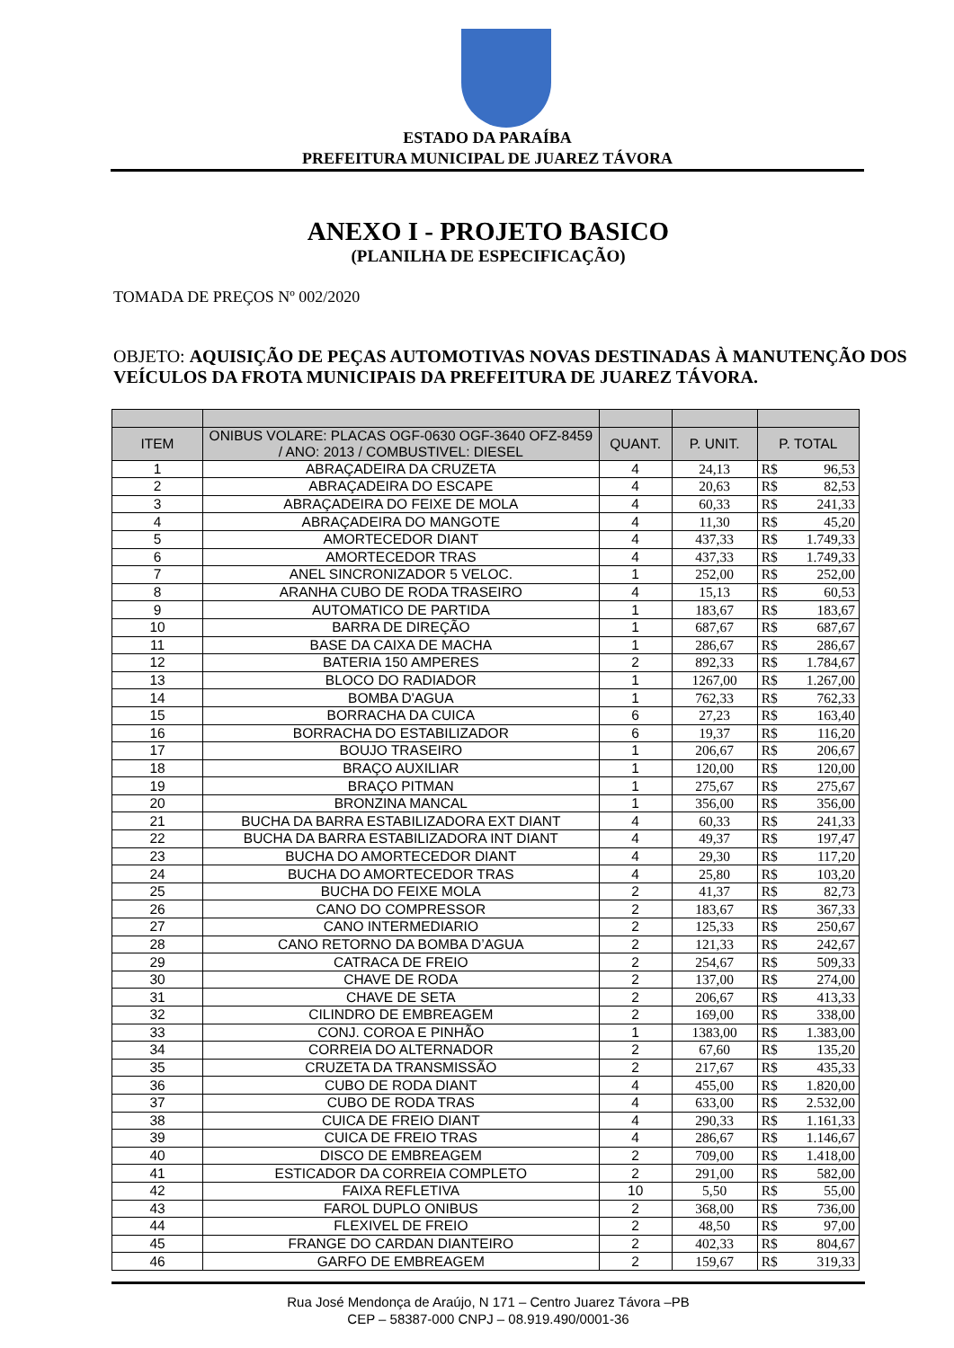ESTADO DA PARAÍBA
PREFEITURA MUNICIPAL DE JUAREZ TÁVORA
ANEXO I - PROJETO BASICO
(PLANILHA DE ESPECIFICAÇÃO)
TOMADA DE PREÇOS Nº 002/2020
OBJETO: AQUISIÇÃO DE PEÇAS AUTOMOTIVAS NOVAS DESTINADAS À MANUTENÇÃO DOS VEÍCULOS DA FROTA MUNICIPAIS DA PREFEITURA DE JUAREZ TÁVORA.
| ITEM | ONIBUS VOLARE: PLACAS OGF-0630 OGF-3640 OFZ-8459 / ANO: 2013 / COMBUSTIVEL: DIESEL | QUANT. | P. UNIT. | P. TOTAL | |
| --- | --- | --- | --- | --- | --- |
| 1 | ABRAÇADEIRA DA CRUZETA | 4 | 24,13 | R$ | 96,53 |
| 2 | ABRAÇADEIRA DO ESCAPE | 4 | 20,63 | R$ | 82,53 |
| 3 | ABRAÇADEIRA DO FEIXE DE MOLA | 4 | 60,33 | R$ | 241,33 |
| 4 | ABRAÇADEIRA DO MANGOTE | 4 | 11,30 | R$ | 45,20 |
| 5 | AMORTECEDOR DIANT | 4 | 437,33 | R$ | 1.749,33 |
| 6 | AMORTECEDOR TRAS | 4 | 437,33 | R$ | 1.749,33 |
| 7 | ANEL SINCRONIZADOR 5 VELOC. | 1 | 252,00 | R$ | 252,00 |
| 8 | ARANHA CUBO DE RODA TRASEIRO | 4 | 15,13 | R$ | 60,53 |
| 9 | AUTOMATICO DE PARTIDA | 1 | 183,67 | R$ | 183,67 |
| 10 | BARRA DE DIREÇÃO | 1 | 687,67 | R$ | 687,67 |
| 11 | BASE DA CAIXA DE MACHA | 1 | 286,67 | R$ | 286,67 |
| 12 | BATERIA 150 AMPERES | 2 | 892,33 | R$ | 1.784,67 |
| 13 | BLOCO DO RADIADOR | 1 | 1267,00 | R$ | 1.267,00 |
| 14 | BOMBA D'AGUA | 1 | 762,33 | R$ | 762,33 |
| 15 | BORRACHA DA CUICA | 6 | 27,23 | R$ | 163,40 |
| 16 | BORRACHA DO ESTABILIZADOR | 6 | 19,37 | R$ | 116,20 |
| 17 | BOUJO TRASEIRO | 1 | 206,67 | R$ | 206,67 |
| 18 | BRAÇO AUXILIAR | 1 | 120,00 | R$ | 120,00 |
| 19 | BRAÇO PITMAN | 1 | 275,67 | R$ | 275,67 |
| 20 | BRONZINA MANCAL | 1 | 356,00 | R$ | 356,00 |
| 21 | BUCHA DA BARRA ESTABILIZADORA EXT DIANT | 4 | 60,33 | R$ | 241,33 |
| 22 | BUCHA DA BARRA ESTABILIZADORA INT DIANT | 4 | 49,37 | R$ | 197,47 |
| 23 | BUCHA DO AMORTECEDOR DIANT | 4 | 29,30 | R$ | 117,20 |
| 24 | BUCHA DO AMORTECEDOR TRAS | 4 | 25,80 | R$ | 103,20 |
| 25 | BUCHA DO FEIXE MOLA | 2 | 41,37 | R$ | 82,73 |
| 26 | CANO DO COMPRESSOR | 2 | 183,67 | R$ | 367,33 |
| 27 | CANO INTERMEDIARIO | 2 | 125,33 | R$ | 250,67 |
| 28 | CANO RETORNO DA BOMBA D’AGUA | 2 | 121,33 | R$ | 242,67 |
| 29 | CATRACA DE FREIO | 2 | 254,67 | R$ | 509,33 |
| 30 | CHAVE DE RODA | 2 | 137,00 | R$ | 274,00 |
| 31 | CHAVE DE SETA | 2 | 206,67 | R$ | 413,33 |
| 32 | CILINDRO DE EMBREAGEM | 2 | 169,00 | R$ | 338,00 |
| 33 | CONJ. COROA E PINHÃO | 1 | 1383,00 | R$ | 1.383,00 |
| 34 | CORREIA DO ALTERNADOR | 2 | 67,60 | R$ | 135,20 |
| 35 | CRUZETA DA TRANSMISSÃO | 2 | 217,67 | R$ | 435,33 |
| 36 | CUBO DE RODA DIANT | 4 | 455,00 | R$ | 1.820,00 |
| 37 | CUBO DE RODA TRAS | 4 | 633,00 | R$ | 2.532,00 |
| 38 | CUICA DE FREIO DIANT | 4 | 290,33 | R$ | 1.161,33 |
| 39 | CUICA DE FREIO TRAS | 4 | 286,67 | R$ | 1.146,67 |
| 40 | DISCO DE EMBREAGEM | 2 | 709,00 | R$ | 1.418,00 |
| 41 | ESTICADOR DA CORREIA COMPLETO | 2 | 291,00 | R$ | 582,00 |
| 42 | FAIXA REFLETIVA | 10 | 5,50 | R$ | 55,00 |
| 43 | FAROL DUPLO ONIBUS | 2 | 368,00 | R$ | 736,00 |
| 44 | FLEXIVEL DE FREIO | 2 | 48,50 | R$ | 97,00 |
| 45 | FRANGE DO CARDAN DIANTEIRO | 2 | 402,33 | R$ | 804,67 |
| 46 | GARFO DE EMBREAGEM | 2 | 159,67 | R$ | 319,33 |
Rua José Mendonça de Araújo, N 171 – Centro Juarez Távora –PB
CEP – 58387-000 CNPJ – 08.919.490/0001-36